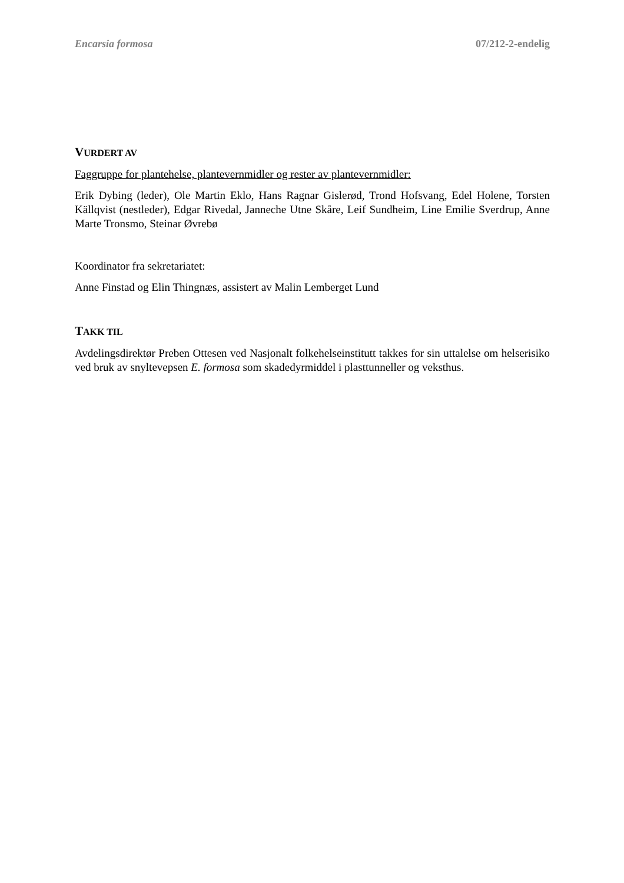Encarsia formosa 07/212-2-endelig
VURDERT AV
Faggruppe for plantehelse, plantevernmidler og rester av plantevernmidler:
Erik Dybing (leder), Ole Martin Eklo, Hans Ragnar Gislerød, Trond Hofsvang, Edel Holene, Torsten Källqvist (nestleder), Edgar Rivedal, Janneche Utne Skåre, Leif Sundheim, Line Emilie Sverdrup, Anne Marte Tronsmo, Steinar Øvrebø
Koordinator fra sekretariatet:
Anne Finstad og Elin Thingnæs, assistert av Malin Lemberget Lund
TAKK TIL
Avdelingsdirektør Preben Ottesen ved Nasjonalt folkehelseinstitutt takkes for sin uttalelse om helserisiko ved bruk av snyltevepsen E. formosa som skadedyrmiddel i plasttunneller og veksthus.